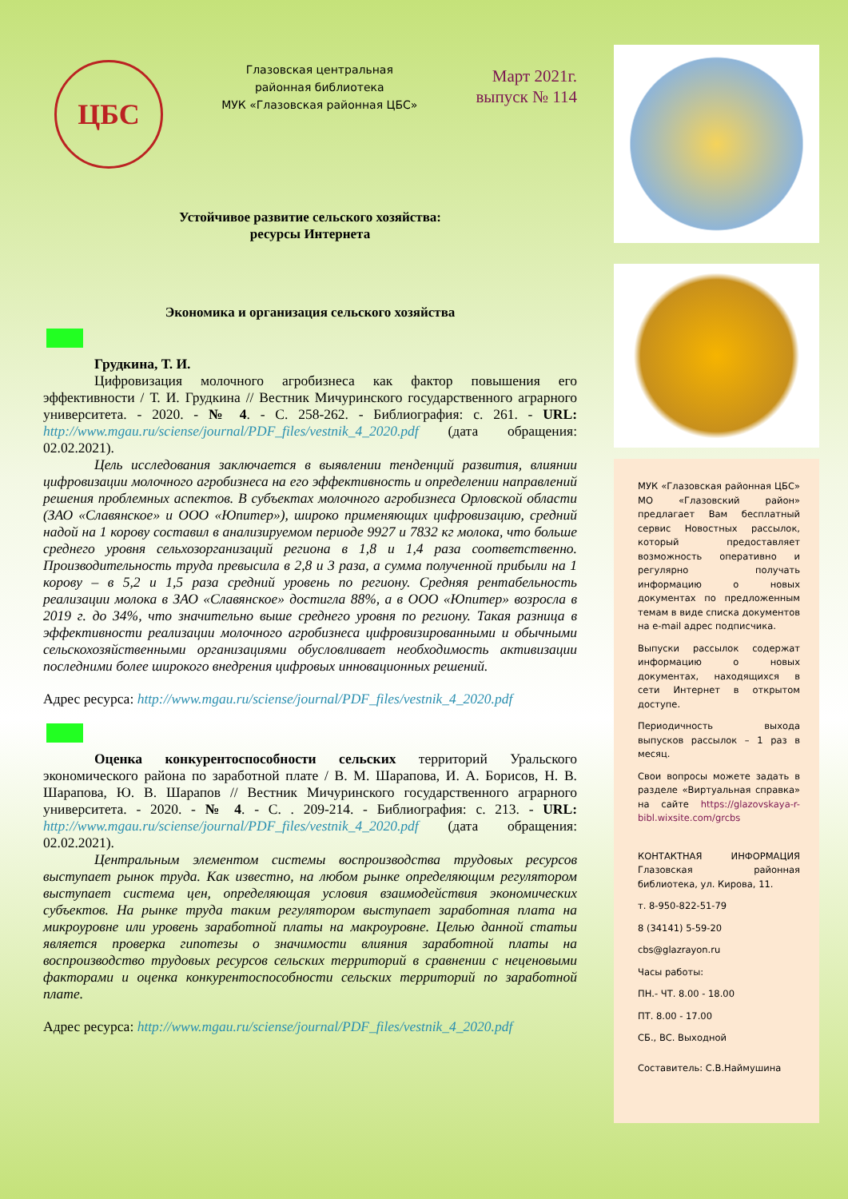ЦБС
Глазовская центральная
районная библиотека
МУК «Глазовская районная ЦБС»
Март 2021г.
выпуск № 114
Устойчивое развитие сельского хозяйства:
ресурсы Интернета
Экономика и организация сельского хозяйства
Грудкина, Т. И.
Цифровизация молочного агробизнеса как фактор повышения его эффективности / Т. И. Грудкина // Вестник Мичуринского государственного аграрного университета. - 2020. - № 4. - С. 258-262. - Библиография: с. 261. - URL: http://www.mgau.ru/sciense/journal/PDF_files/vestnik_4_2020.pdf (дата обращения: 02.02.2021).
Цель исследования заключается в выявлении тенденций развития, влиянии цифровизации молочного агробизнеса на его эффективность и определении направлений решения проблемных аспектов. В субъектах молочного агробизнеса Орловской области (ЗАО «Славянское» и ООО «Юпитер»), широко применяющих цифровизацию, средний надой на 1 корову составил в анализируемом периоде 9927 и 7832 кг молока, что больше среднего уровня сельхозорганизаций региона в 1,8 и 1,4 раза соответственно. Производительность труда превысила в 2,8 и 3 раза, а сумма полученной прибыли на 1 корову – в 5,2 и 1,5 раза средний уровень по региону. Средняя рентабельность реализации молока в ЗАО «Славянское» достигла 88%, а в ООО «Юпитер» возросла в 2019 г. до 34%, что значительно выше среднего уровня по региону. Такая разница в эффективности реализации молочного агробизнеса цифровизированными и обычными сельскохозяйственными организациями обусловливает необходимость активизации последними более широкого внедрения цифровых инновационных решений.
Адрес ресурса: http://www.mgau.ru/sciense/journal/PDF_files/vestnik_4_2020.pdf
Оценка конкурентоспособности сельских территорий Уральского экономического района по заработной плате / В. М. Шарапова, И. А. Борисов, Н. В. Шарапова, Ю. В. Шарапов // Вестник Мичуринского государственного аграрного университета. - 2020. - № 4. - С. . 209-214. - Библиография: с. 213. - URL: http://www.mgau.ru/sciense/journal/PDF_files/vestnik_4_2020.pdf (дата обращения: 02.02.2021).
Центральным элементом системы воспроизводства трудовых ресурсов выступает рынок труда. Как известно, на любом рынке определяющим регулятором выступает система цен, определяющая условия взаимодействия экономических субъектов. На рынке труда таким регулятором выступает заработная плата на микроуровне или уровень заработной платы на макроуровне. Целью данной статьи является проверка гипотезы о значимости влияния заработной платы на воспроизводство трудовых ресурсов сельских территорий в сравнении с неценовыми факторами и оценка конкурентоспособности сельских территорий по заработной плате.
Адрес ресурса: http://www.mgau.ru/sciense/journal/PDF_files/vestnik_4_2020.pdf
МУК «Глазовская районная ЦБС» МО «Глазовский район» предлагает Вам бесплатный сервис Новостных рассылок, который предоставляет возможность оперативно и регулярно получать информацию о новых документах по предложенным темам в виде списка документов на e-mail адрес подписчика.
Выпуски рассылок содержат информацию о новых документах, находящихся в сети Интернет в открытом доступе.
Периодичность выхода выпусков рассылок – 1 раз в месяц.
Свои вопросы можете задать в разделе «Виртуальная справка» на сайте https://glazovskaya-r-bibl.wixsite.com/grcbs
КОНТАКТНАЯ ИНФОРМАЦИЯ Глазовская районная библиотека, ул. Кирова, 11.
т. 8-950-822-51-79
8 (34141) 5-59-20
cbs@glazrayon.ru
Часы работы:
ПН.- ЧТ. 8.00 - 18.00
ПТ. 8.00 - 17.00
СБ., ВС. Выходной
Составитель: С.В.Наймушина